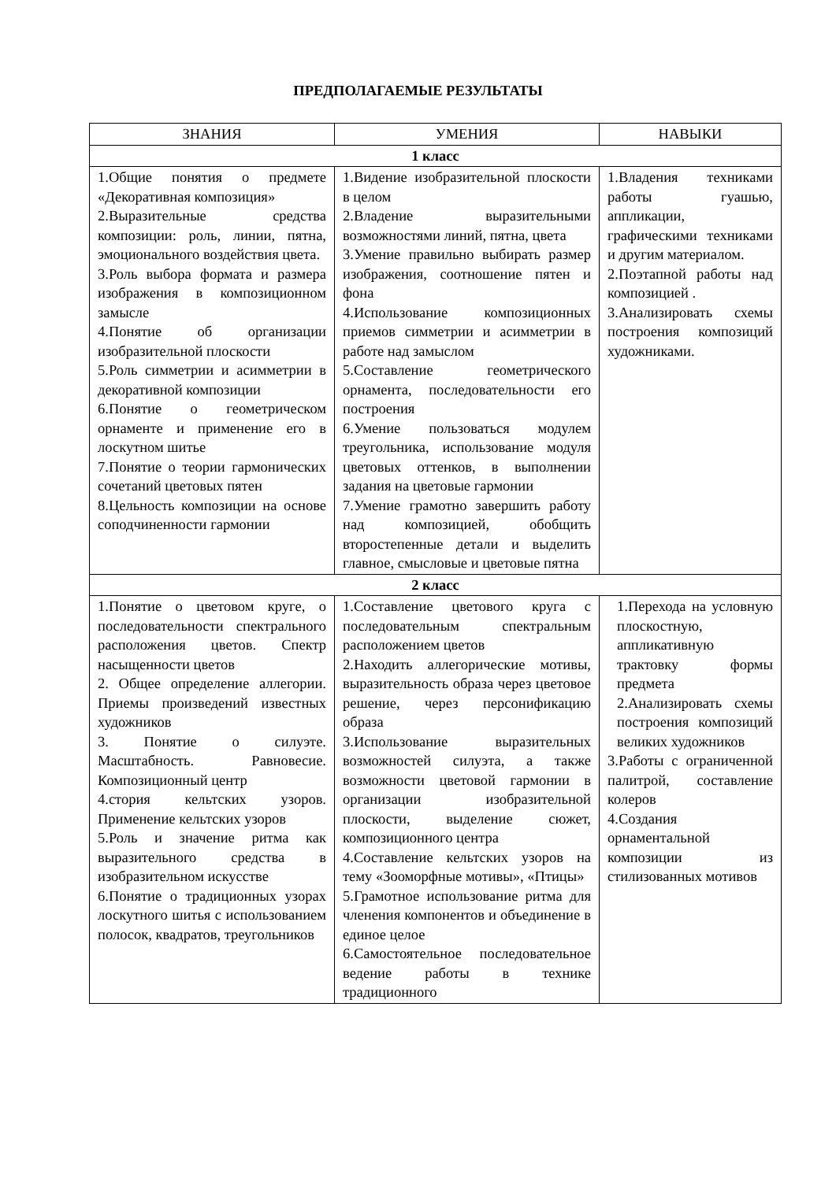ПРЕДПОЛАГАЕМЫЕ РЕЗУЛЬТАТЫ
| ЗНАНИЯ | УМЕНИЯ | НАВЫКИ |
| --- | --- | --- |
| 1 класс | | |
| 1.Общие понятия о предмете «Декоративная композиция» 2.Выразительные средства композиции: роль, линии, пятна, эмоционального воздействия цвета. 3.Роль выбора формата и размера изображения в композиционном замысле 4.Понятие об организации изобразительной плоскости 5.Роль симметрии и асимметрии в декоративной композиции 6.Понятие о геометрическом орнаменте и применение его в лоскутном шитье 7.Понятие о теории гармонических сочетаний цветовых пятен 8.Цельность композиции на основе соподчиненности гармонии | 1.Видение изобразительной плоскости в целом 2.Владение выразительными возможностями линий, пятна, цвета 3.Умение правильно выбирать размер изображения, соотношение пятен и фона 4.Использование композиционных приемов симметрии и асимметрии в работе над замыслом 5.Составление геометрического орнамента, последовательности его построения 6.Умение пользоваться модулем треугольника, использование модуля цветовых оттенков, в выполнении задания на цветовые гармонии 7.Умение грамотно завершить работу над композицией, обобщить второстепенные детали и выделить главное, смысловые и цветовые пятна | 1.Владения техниками работы гуашью, аппликации, графическими техниками и другим материалом. 2.Поэтапной работы над композицией . 3.Анализировать схемы построения композиций художниками. |
| 2 класс | | |
| 1.Понятие о цветовом круге, о последовательности спектрального расположения цветов. Спектр насыщенности цветов 2. Общее определение аллегории. Приемы произведений известных художников 3. Понятие о силуэте. Масштабность. Равновесие. Композиционный центр 4.стория кельтских узоров. Применение кельтских узоров 5.Роль и значение ритма как выразительного средства в изобразительном искусстве 6.Понятие о традиционных узорах лоскутного шитья с использованием полосок, квадратов, треугольников | 1.Составление цветового круга с последовательным спектральным расположением цветов 2.Находить аллегорические мотивы, выразительность образа через цветовое решение, через персонификацию образа 3.Использование выразительных возможностей силуэта, а также возможности цветовой гармонии в организации изобразительной плоскости, выделение сюжет, композиционного центра 4.Составление кельтских узоров на тему «Зооморфные мотивы», «Птицы» 5.Грамотное использование ритма для членения компонентов и объединение в единое целое 6.Самостоятельное последовательное ведение работы в технике традиционного | 1.Перехода на условную плоскостную, аппликативную трактовку формы предмета 2.Анализировать схемы построения композиций великих художников 3.Работы с ограниченной палитрой, составление колеров 4.Создания орнаментальной композиции из стилизованных мотивов |